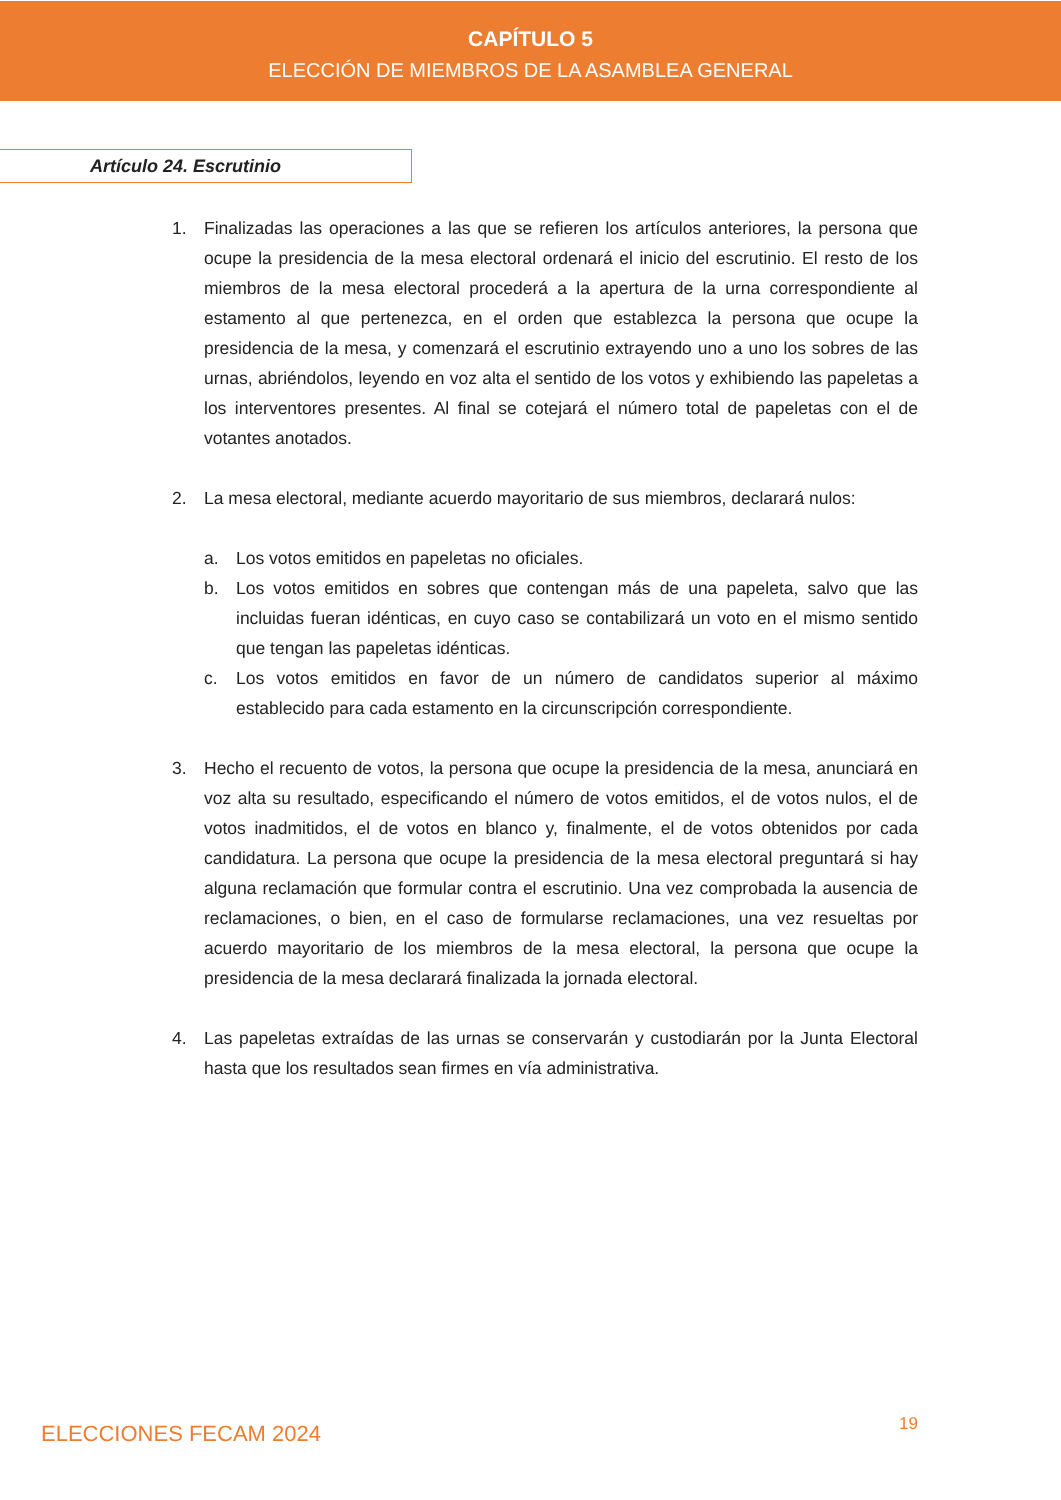CAPÍTULO 5
ELECCIÓN DE MIEMBROS DE LA ASAMBLEA GENERAL
Artículo 24. Escrutinio
1. Finalizadas las operaciones a las que se refieren los artículos anteriores, la persona que ocupe la presidencia de la mesa electoral ordenará el inicio del escrutinio. El resto de los miembros de la mesa electoral procederá a la apertura de la urna correspondiente al estamento al que pertenezca, en el orden que establezca la persona que ocupe la presidencia de la mesa, y comenzará el escrutinio extrayendo uno a uno los sobres de las urnas, abriéndolos, leyendo en voz alta el sentido de los votos y exhibiendo las papeletas a los interventores presentes. Al final se cotejará el número total de papeletas con el de votantes anotados.
2. La mesa electoral, mediante acuerdo mayoritario de sus miembros, declarará nulos:
a. Los votos emitidos en papeletas no oficiales.
b. Los votos emitidos en sobres que contengan más de una papeleta, salvo que las incluidas fueran idénticas, en cuyo caso se contabilizará un voto en el mismo sentido que tengan las papeletas idénticas.
c. Los votos emitidos en favor de un número de candidatos superior al máximo establecido para cada estamento en la circunscripción correspondiente.
3. Hecho el recuento de votos, la persona que ocupe la presidencia de la mesa, anunciará en voz alta su resultado, especificando el número de votos emitidos, el de votos nulos, el de votos inadmitidos, el de votos en blanco y, finalmente, el de votos obtenidos por cada candidatura. La persona que ocupe la presidencia de la mesa electoral preguntará si hay alguna reclamación que formular contra el escrutinio. Una vez comprobada la ausencia de reclamaciones, o bien, en el caso de formularse reclamaciones, una vez resueltas por acuerdo mayoritario de los miembros de la mesa electoral, la persona que ocupe la presidencia de la mesa declarará finalizada la jornada electoral.
4. Las papeletas extraídas de las urnas se conservarán y custodiarán por la Junta Electoral hasta que los resultados sean firmes en vía administrativa.
ELECCIONES FECAM 2024 19